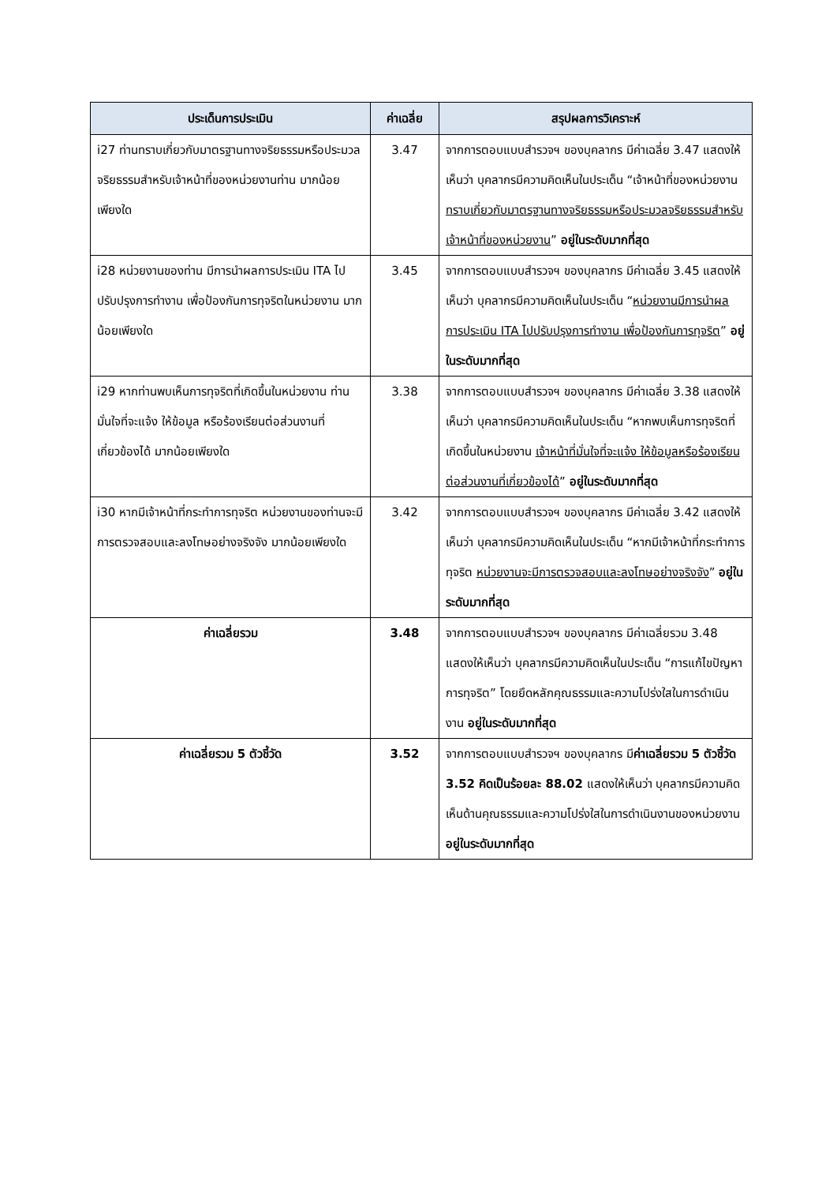| ประเด็นการประเมิน | ค่าเฉลี่ย | สรุปผลการวิเคราะห์ |
| --- | --- | --- |
| i27 ท่านทราบเกี่ยวกับมาตรฐานทางจริยธรรมหรือประมวลจริยธรรมสำหรับเจ้าหน้าที่ของหน่วยงานท่าน มากน้อยเพียงใด | 3.47 | จากการตอบแบบสำรวจฯ ของบุคลากร มีค่าเฉลี่ย 3.47 แสดงให้เห็นว่า บุคลากรมีความคิดเห็นในประเด็น “เจ้าหน้าที่ของหน่วยงาน ทราบเกี่ยวกับมาตรฐานทางจริยธรรมหรือประมวลจริยธรรมสำหรับเจ้าหน้าที่ของหน่วยงาน ” อยู่ในระดับมากที่สุด |
| i28 หน่วยงานของท่าน มีการนำผลการประเมิน ITA ไปปรับปรุงการทำงาน เพื่อป้องกันการทุจริตในหน่วยงาน มากน้อยเพียงใด | 3.45 | จากการตอบแบบสำรวจฯ ของบุคลากร มีค่าเฉลี่ย 3.45 แสดงให้เห็นว่า บุคลากรมีความคิดเห็นในประเด็น “ หน่วยงานมีการนำผลการประเมิน ITA ไปปรับปรุงการทำงาน เพื่อป้องกันการทุจริต ” อยู่ในระดับมากที่สุด |
| i29 หากท่านพบเห็นการทุจริตที่เกิดขึ้นในหน่วยงาน ท่านมั่นใจที่จะแจ้ง ให้ข้อมูล หรือร้องเรียนต่อส่วนงานที่เกี่ยวข้องได้ มากน้อยเพียงใด | 3.38 | จากการตอบแบบสำรวจฯ ของบุคลากร มีค่าเฉลี่ย 3.38 แสดงให้เห็นว่า บุคลากรมีความคิดเห็นในประเด็น “หากพบเห็นการทุจริตที่เกิดขึ้นในหน่วยงาน เจ้าหน้าที่มั่นใจที่จะแจ้ง ให้ข้อมูลหรือร้องเรียนต่อส่วนงานที่เกี่ยวข้องได้ ” อยู่ในระดับมากที่สุด |
| i30 หากมีเจ้าหน้าที่กระทำการทุจริต หน่วยงานของท่านจะมีการตรวจสอบและลงโทษอย่างจริงจัง มากน้อยเพียงใด | 3.42 | จากการตอบแบบสำรวจฯ ของบุคลากร มีค่าเฉลี่ย 3.42 แสดงให้เห็นว่า บุคลากรมีความคิดเห็นในประเด็น “หากมีเจ้าหน้าที่กระทำการทุจริต หน่วยงานจะมีการตรวจสอบและลงโทษอย่างจริงจัง ” อยู่ในระดับมากที่สุด |
| ค่าเฉลี่ยรวม | 3.48 | จากการตอบแบบสำรวจฯ ของบุคลากร มีค่าเฉลี่ยรวม 3.48 แสดงให้เห็นว่า บุคลากรมีความคิดเห็นในประเด็น “การแก้ไขปัญหาการทุจริต” โดยยึดหลักคุณธรรมและความโปร่งใสในการดำเนินงาน อยู่ในระดับมากที่สุด |
| ค่าเฉลี่ยรวม 5 ตัวชี้วัด | 3.52 | จากการตอบแบบสำรวจฯ ของบุคลากร มี ค่าเฉลี่ยรวม 5 ตัวชี้วัด 3.52 คิดเป็นร้อยละ 88.02 แสดงให้เห็นว่า บุคลากรมีความคิดเห็นด้านคุณธรรมและความโปร่งใสในการดำเนินงานของหน่วยงาน อยู่ในระดับมากที่สุด |